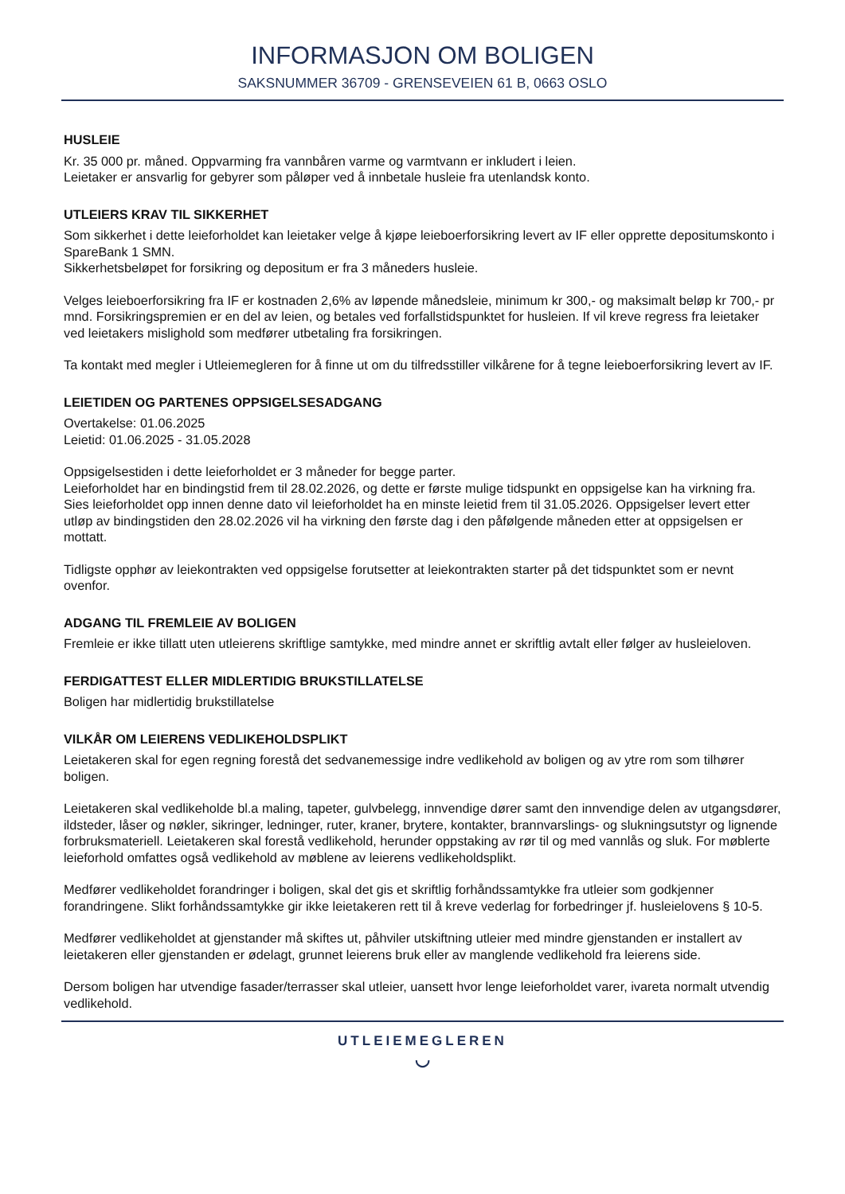INFORMASJON OM BOLIGEN
SAKSNUMMER 36709 - GRENSEVEIEN 61 B, 0663 OSLO
HUSLEIE
Kr. 35 000 pr. måned. Oppvarming fra vannbåren varme og varmtvann er inkludert i leien.
Leietaker er ansvarlig for gebyrer som påløper ved å innbetale husleie fra utenlandsk konto.
UTLEIERS KRAV TIL SIKKERHET
Som sikkerhet i dette leieforholdet kan leietaker velge å kjøpe leieboerforsikring levert av IF eller opprette depositumskonto i SpareBank 1 SMN.
Sikkerhetsbeløpet for forsikring og depositum er fra 3 måneders husleie.
Velges leieboerforsikring fra IF er kostnaden 2,6% av løpende månedsleie, minimum kr 300,- og maksimalt beløp kr 700,- pr mnd. Forsikringspremien er en del av leien, og betales ved forfallstidspunktet for husleien. If vil kreve regress fra leietaker ved leietakers mislighold som medfører utbetaling fra forsikringen.
Ta kontakt med megler i Utleiemegleren for å finne ut om du tilfredsstiller vilkårene for å tegne leieboerforsikring levert av IF.
LEIETIDEN OG PARTENES OPPSIGELSESADGANG
Overtakelse: 01.06.2025
Leietid: 01.06.2025 - 31.05.2028
Oppsigelsestiden i dette leieforholdet er 3 måneder for begge parter.
Leieforholdet har en bindingstid frem til 28.02.2026, og dette er første mulige tidspunkt en oppsigelse kan ha virkning fra. Sies leieforholdet opp innen denne dato vil leieforholdet ha en minste leietid frem til 31.05.2026. Oppsigelser levert etter utløp av bindingstiden den 28.02.2026 vil ha virkning den første dag i den påfølgende måneden etter at oppsigelsen er mottatt.
Tidligste opphør av leiekontrakten ved oppsigelse forutsetter at leiekontrakten starter på det tidspunktet som er nevnt ovenfor.
ADGANG TIL FREMLEIE AV BOLIGEN
Fremleie er ikke tillatt uten utleierens skriftlige samtykke, med mindre annet er skriftlig avtalt eller følger av husleieloven.
FERDIGATTEST ELLER MIDLERTIDIG BRUKSTILLATELSE
Boligen har midlertidig brukstillatelse
VILKÅR OM LEIERENS VEDLIKEHOLDSPLIKT
Leietakeren skal for egen regning forestå det sedvanemessige indre vedlikehold av boligen og av ytre rom som tilhører boligen.
Leietakeren skal vedlikeholde bl.a maling, tapeter, gulvbelegg, innvendige dører samt den innvendige delen av utgangsdører, ildsteder, låser og nøkler, sikringer, ledninger, ruter, kraner, brytere, kontakter, brannvarslings- og slukningsutstyr og lignende forbruksmateriell. Leietakeren skal forestå vedlikehold, herunder oppstaking av rør til og med vannlås og sluk. For møblerte leieforhold omfattes også vedlikehold av møblene av leierens vedlikeholdsplikt.
Medfører vedlikeholdet forandringer i boligen, skal det gis et skriftlig forhåndssamtykke fra utleier som godkjenner forandringene. Slikt forhåndssamtykke gir ikke leietakeren rett til å kreve vederlag for forbedringer jf. husleielovens § 10-5.
Medfører vedlikeholdet at gjenstander må skiftes ut, påhviler utskiftning utleier med mindre gjenstanden er installert av leietakeren eller gjenstanden er ødelagt, grunnet leierens bruk eller av manglende vedlikehold fra leierens side.
Dersom boligen har utvendige fasader/terrasser skal utleier, uansett hvor lenge leieforholdet varer, ivareta normalt utvendig vedlikehold.
UTLEIEMEGLEREN
◡